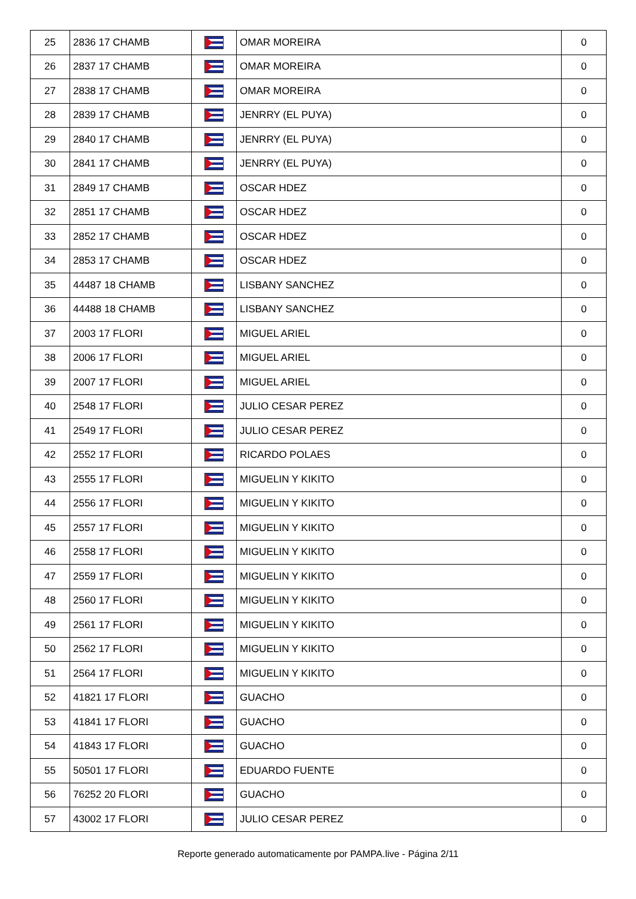| 25 | 2836 17 CHAMB | | OMAR MOREIRA | 0 |
| 26 | 2837 17 CHAMB | | OMAR MOREIRA | 0 |
| 27 | 2838 17 CHAMB | | OMAR MOREIRA | 0 |
| 28 | 2839 17 CHAMB | | JENRRY (EL PUYA) | 0 |
| 29 | 2840 17 CHAMB | | JENRRY (EL PUYA) | 0 |
| 30 | 2841 17 CHAMB | | JENRRY (EL PUYA) | 0 |
| 31 | 2849 17 CHAMB | | OSCAR HDEZ | 0 |
| 32 | 2851 17 CHAMB | | OSCAR HDEZ | 0 |
| 33 | 2852 17 CHAMB | | OSCAR HDEZ | 0 |
| 34 | 2853 17 CHAMB | | OSCAR HDEZ | 0 |
| 35 | 44487 18 CHAMB | | LISBANY SANCHEZ | 0 |
| 36 | 44488 18 CHAMB | | LISBANY SANCHEZ | 0 |
| 37 | 2003 17 FLORI | | MIGUEL ARIEL | 0 |
| 38 | 2006 17 FLORI | | MIGUEL ARIEL | 0 |
| 39 | 2007 17 FLORI | | MIGUEL ARIEL | 0 |
| 40 | 2548 17 FLORI | | JULIO CESAR PEREZ | 0 |
| 41 | 2549 17 FLORI | | JULIO CESAR PEREZ | 0 |
| 42 | 2552 17 FLORI | | RICARDO POLAES | 0 |
| 43 | 2555 17 FLORI | | MIGUELIN Y KIKITO | 0 |
| 44 | 2556 17 FLORI | | MIGUELIN Y KIKITO | 0 |
| 45 | 2557 17 FLORI | | MIGUELIN Y KIKITO | 0 |
| 46 | 2558 17 FLORI | | MIGUELIN Y KIKITO | 0 |
| 47 | 2559 17 FLORI | | MIGUELIN Y KIKITO | 0 |
| 48 | 2560 17 FLORI | | MIGUELIN Y KIKITO | 0 |
| 49 | 2561 17 FLORI | | MIGUELIN Y KIKITO | 0 |
| 50 | 2562 17 FLORI | | MIGUELIN Y KIKITO | 0 |
| 51 | 2564 17 FLORI | | MIGUELIN Y KIKITO | 0 |
| 52 | 41821 17 FLORI | | GUACHO | 0 |
| 53 | 41841 17 FLORI | | GUACHO | 0 |
| 54 | 41843 17 FLORI | | GUACHO | 0 |
| 55 | 50501 17 FLORI | | EDUARDO FUENTE | 0 |
| 56 | 76252 20 FLORI | | GUACHO | 0 |
| 57 | 43002 17 FLORI | | JULIO CESAR PEREZ | 0 |
Reporte generado automaticamente por PAMPA.live - Página 2/11